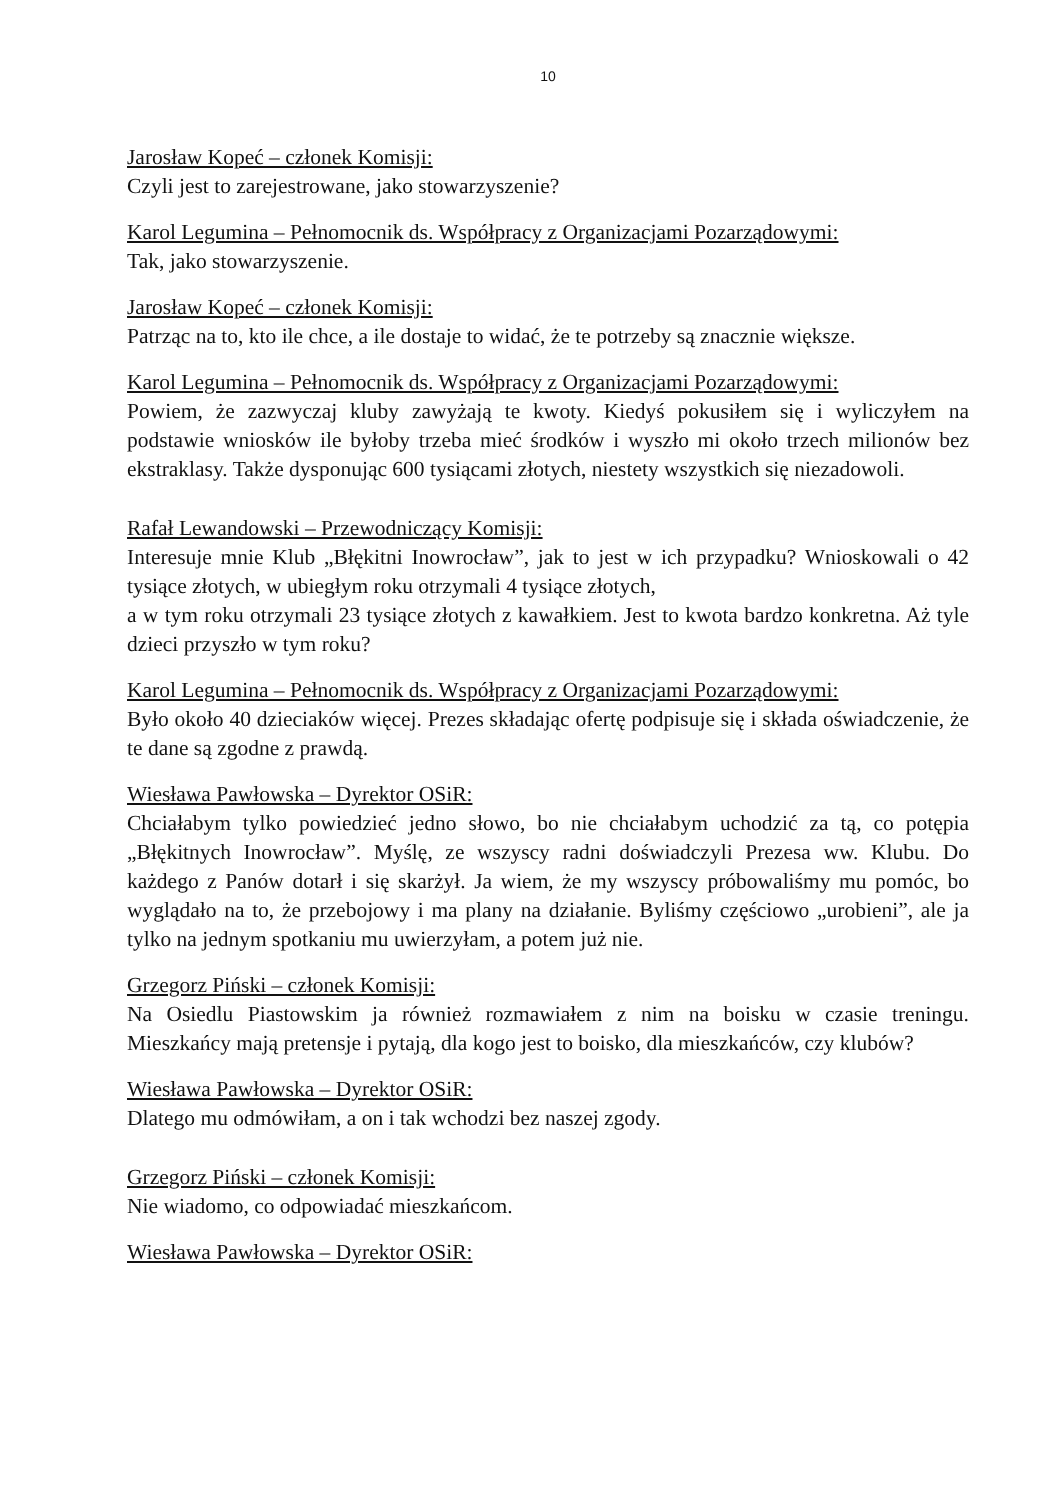10
Jarosław Kopeć – członek Komisji:
Czyli jest to zarejestrowane, jako stowarzyszenie?
Karol Legumina – Pełnomocnik ds. Współpracy z Organizacjami Pozarządowymi:
Tak, jako stowarzyszenie.
Jarosław Kopeć – członek Komisji:
Patrząc na to, kto ile chce, a ile dostaje to widać, że te potrzeby są znacznie większe.
Karol Legumina – Pełnomocnik ds. Współpracy z Organizacjami Pozarządowymi:
Powiem, że zazwyczaj kluby zawyżają te kwoty. Kiedyś pokusiłem się i wyliczyłem na podstawie wniosków ile byłoby trzeba mieć środków i wyszło mi około trzech milionów bez ekstraklasy. Także dysponując 600 tysiącami złotych, niestety wszystkich się niezadowoli.
Rafał Lewandowski – Przewodniczący Komisji:
Interesuje mnie Klub „Błękitni Inowrocław”, jak to jest w ich przypadku? Wnioskowali o 42 tysiące złotych, w ubiegłym roku otrzymali 4 tysiące złotych,
a w tym roku otrzymali 23 tysiące złotych z kawałkiem. Jest to kwota bardzo konkretna. Aż tyle dzieci przyszło w tym roku?
Karol Legumina – Pełnomocnik ds. Współpracy z Organizacjami Pozarządowymi:
Było około 40 dzieciaków więcej. Prezes składając ofertę podpisuje się i składa oświadczenie, że te dane są zgodne z prawdą.
Wiesława Pawłowska – Dyrektor OSiR:
Chciałabym tylko powiedzieć jedno słowo, bo nie chciałabym uchodzić za tą, co potępia „Błękitnych Inowrocław”. Myślę, ze wszyscy radni doświadczyli Prezesa ww. Klubu. Do każdego z Panów dotarł i się skarżył. Ja wiem, że my wszyscy próbowaliśmy mu pomóc, bo wyglądało na to, że przebojowy i ma plany na działanie. Byliśmy częściowo „urobieni”, ale ja tylko na jednym spotkaniu mu uwierzyłam, a potem już nie.
Grzegorz Piński – członek Komisji:
Na Osiedlu Piastowskim ja również rozmawiałem z nim na boisku w czasie treningu. Mieszkańcy mają pretensje i pytają, dla kogo jest to boisko, dla mieszkańców, czy klubów?
Wiesława Pawłowska – Dyrektor OSiR:
Dlatego mu odmówiłam, a on i tak wchodzi bez naszej zgody.
Grzegorz Piński – członek Komisji:
Nie wiadomo, co odpowiadać mieszkańcom.
Wiesława Pawłowska – Dyrektor OSiR: